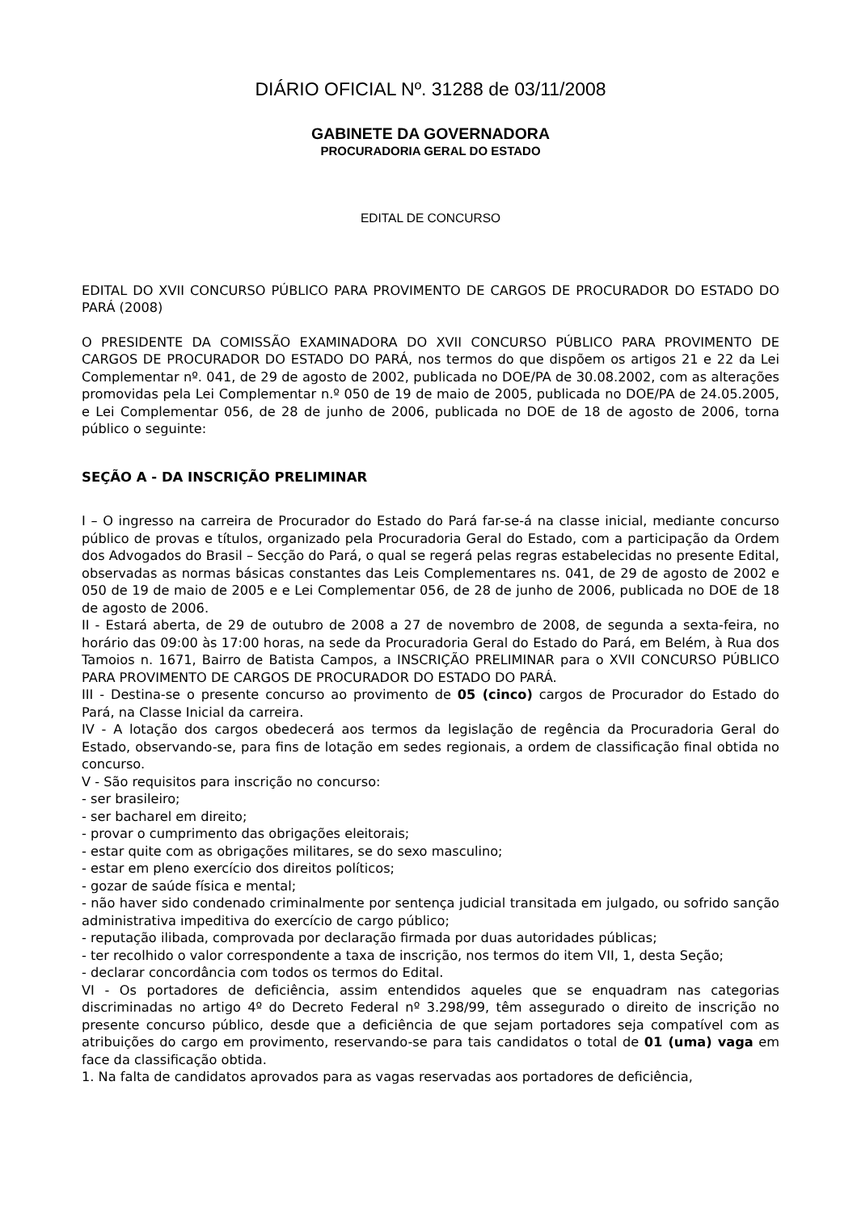DIÁRIO OFICIAL Nº. 31288 de 03/11/2008
GABINETE DA GOVERNADORA
PROCURADORIA GERAL DO ESTADO
EDITAL DE CONCURSO
EDITAL DO XVII CONCURSO PÚBLICO PARA PROVIMENTO DE CARGOS DE PROCURADOR DO ESTADO DO PARÁ (2008)
O PRESIDENTE DA COMISSÃO EXAMINADORA DO XVII CONCURSO PÚBLICO PARA PROVIMENTO DE CARGOS DE PROCURADOR DO ESTADO DO PARÁ, nos termos do que dispõem os artigos 21 e 22 da Lei Complementar nº. 041, de 29 de agosto de 2002, publicada no DOE/PA de 30.08.2002, com as alterações promovidas pela Lei Complementar n.º 050 de 19 de maio de 2005, publicada no DOE/PA de 24.05.2005, e Lei Complementar 056, de 28 de junho de 2006, publicada no DOE de 18 de agosto de 2006, torna público o seguinte:
SEÇÃO A - DA INSCRIÇÃO PRELIMINAR
I – O ingresso na carreira de Procurador do Estado do Pará far-se-á na classe inicial, mediante concurso público de provas e títulos, organizado pela Procuradoria Geral do Estado, com a participação da Ordem dos Advogados do Brasil – Secção do Pará, o qual se regerá pelas regras estabelecidas no presente Edital, observadas as normas básicas constantes das Leis Complementares ns. 041, de 29 de agosto de 2002 e 050 de 19 de maio de 2005 e e Lei Complementar 056, de 28 de junho de 2006, publicada no DOE de 18 de agosto de 2006.
II - Estará aberta, de 29 de outubro de 2008 a 27 de novembro de 2008, de segunda a sexta-feira, no horário das 09:00 às 17:00 horas, na sede da Procuradoria Geral do Estado do Pará, em Belém, à Rua dos Tamoios n. 1671, Bairro de Batista Campos, a INSCRIÇÃO PRELIMINAR para o XVII CONCURSO PÚBLICO PARA PROVIMENTO DE CARGOS DE PROCURADOR DO ESTADO DO PARÁ.
III - Destina-se o presente concurso ao provimento de 05 (cinco) cargos de Procurador do Estado do Pará, na Classe Inicial da carreira.
IV - A lotação dos cargos obedecerá aos termos da legislação de regência da Procuradoria Geral do Estado, observando-se, para fins de lotação em sedes regionais, a ordem de classificação final obtida no concurso.
V - São requisitos para inscrição no concurso:
- ser brasileiro;
- ser bacharel em direito;
- provar o cumprimento das obrigações eleitorais;
- estar quite com as obrigações militares, se do sexo masculino;
- estar em pleno exercício dos direitos políticos;
- gozar de saúde física e mental;
- não haver sido condenado criminalmente por sentença judicial transitada em julgado, ou sofrido sanção administrativa impeditiva do exercício de cargo público;
- reputação ilibada, comprovada por declaração firmada por duas autoridades públicas;
- ter recolhido o valor correspondente a taxa de inscrição, nos termos do item VII, 1, desta Seção;
- declarar concordância com todos os termos do Edital.
VI - Os portadores de deficiência, assim entendidos aqueles que se enquadram nas categorias discriminadas no artigo 4º do Decreto Federal nº 3.298/99, têm assegurado o direito de inscrição no presente concurso público, desde que a deficiência de que sejam portadores seja compatível com as atribuições do cargo em provimento, reservando-se para tais candidatos o total de 01 (uma) vaga em face da classificação obtida.
1. Na falta de candidatos aprovados para as vagas reservadas aos portadores de deficiência,